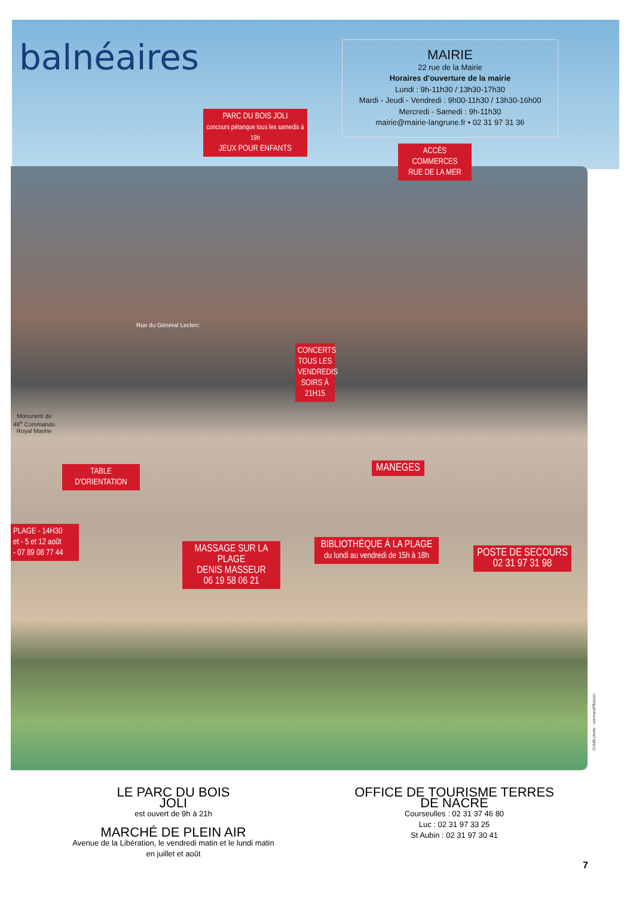balnéaires
MAIRIE
22 rue de la Mairie
Horaires d'ouverture de la mairie
Lundi : 9h-11h30 / 13h30-17h30
Mardi - Jeudi - Vendredi : 9h00-11h30 / 13h30-16h00
Mercredi - Samedi : 9h-11h30
mairie@mairie-langrune.fr • 02 31 97 31 36
PARC DU BOIS JOLI
concours pétanque tous les samedis à 19h
JEUX POUR ENFANTS
ACCÈS COMMERCES
RUE DE LA MER
Rue du Général Leclerc
CONCERTS TOUS LES VENDREDIS SOIRS À 21H15
Monunent du
48<sup>e</sup> Commando
Royal Marine
TABLE D'ORIENTATION
MANEGES
PLAGE - 14H30
et - 5 et 12 août
- 07 89 08 77 44
MASSAGE SUR LA PLAGE
DENIS MASSEUR
06 19 58 06 21
BIBLIOTHÈQUE À LA PLAGE
du lundi au vendredi de 15h à 18h
POSTE DE SECOURS
02 31 97 31 98
Crédit photo : normand'Illusion
LE PARC DU BOIS JOLI
est ouvert de 9h à 21h
MARCHÉ DE PLEIN AIR
Avenue de la Libération, le vendredi matin et le lundi matin
en juillet et août
OFFICE DE TOURISME TERRES DE NACRE
Courseulles : 02 31 37 46 80
Luc : 02 31 97 33 25
St Aubin : 02 31 97 30 41
7